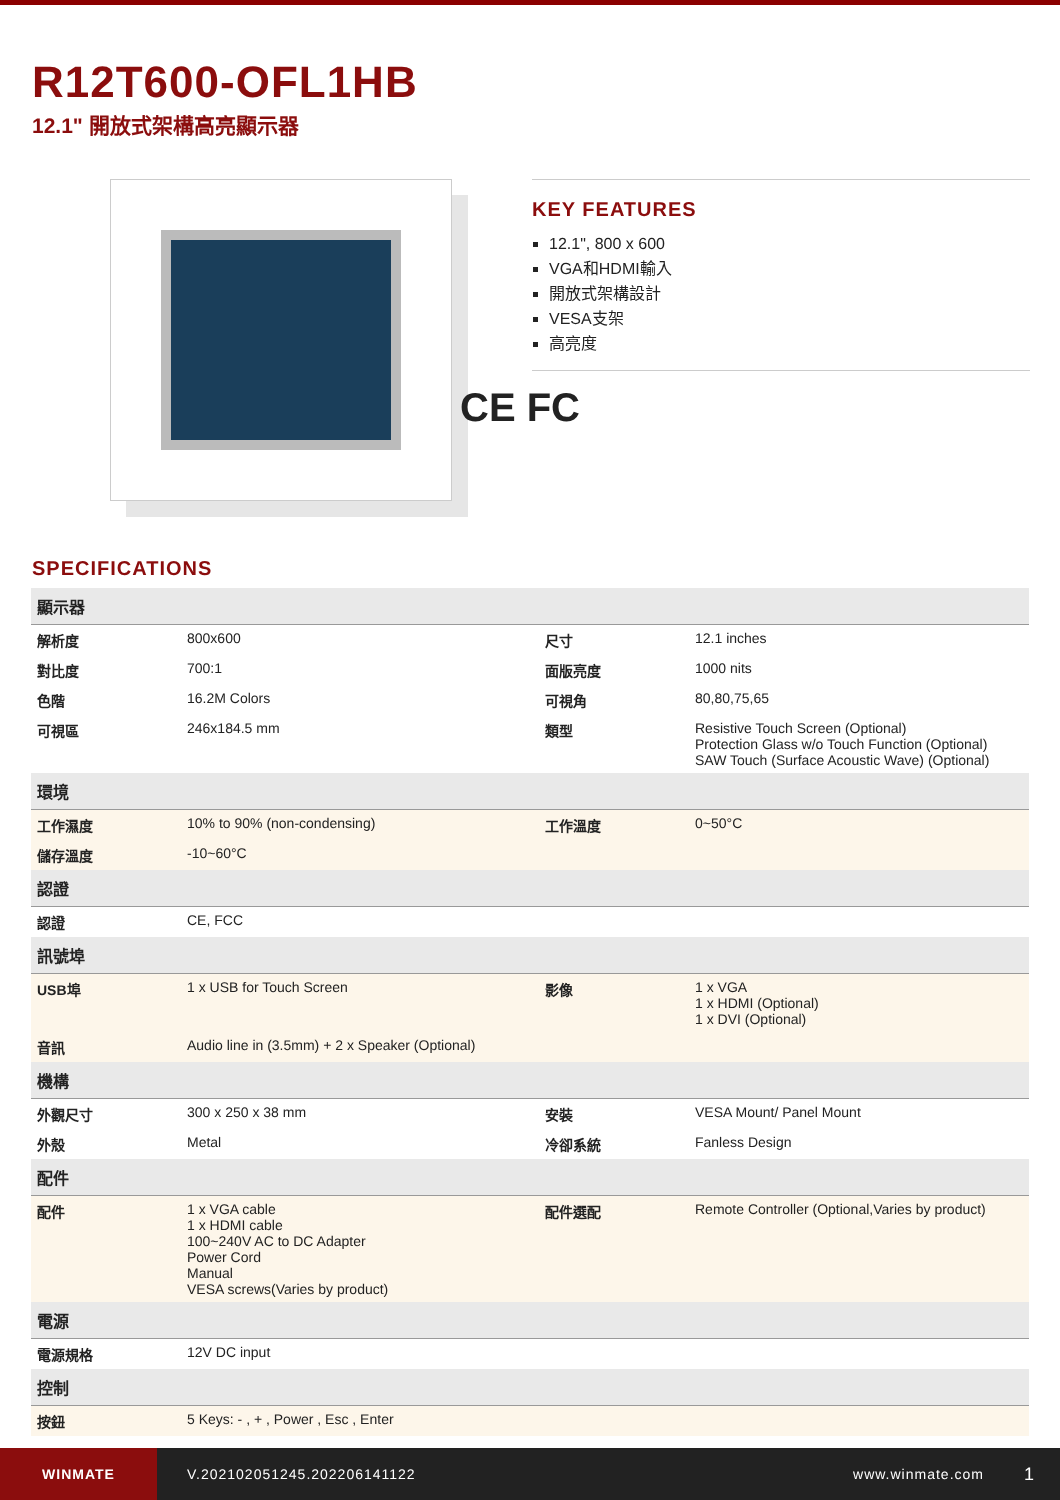R12T600-OFL1HB
12.1" 開放式架構高亮顯示器
KEY FEATURES
12.1", 800 x 600
VGA和HDMI輸入
開放式架構設計
VESA支架
高亮度
CE FC
SPECIFICATIONS
| 顯示器 | | | |
| --- | --- | --- | --- |
| 解析度 | 800x600 | 尺寸 | 12.1 inches |
| 對比度 | 700:1 | 面版亮度 | 1000 nits |
| 色階 | 16.2M Colors | 可視角 | 80,80,75,65 |
| 可視區 | 246x184.5 mm | 類型 | Resistive Touch Screen (Optional) Protection Glass w/o Touch Function (Optional) SAW Touch (Surface Acoustic Wave) (Optional) |
| 環境 | | | |
| 工作濕度 | 10% to 90% (non-condensing) | 工作溫度 | 0~50°C |
| 儲存溫度 | -10~60°C | | |
| 認證 | | | |
| 認證 | CE, FCC | | |
| 訊號埠 | | | |
| USB埠 | 1 x USB for Touch Screen | 影像 | 1 x VGA 1 x HDMI (Optional) 1 x DVI (Optional) |
| 音訊 | Audio line in (3.5mm) + 2 x Speaker (Optional) | | |
| 機構 | | | |
| 外觀尺寸 | 300 x 250 x 38 mm | 安裝 | VESA Mount/ Panel Mount |
| 外殼 | Metal | 冷卻系統 | Fanless Design |
| 配件 | | | |
| 配件 | 1 x VGA cable 1 x HDMI cable 100~240V AC to DC Adapter Power Cord Manual VESA screws(Varies by product) | 配件選配 | Remote Controller (Optional,Varies by product) |
| 電源 | | | |
| 電源規格 | 12V DC input | | |
| 控制 | | | |
| 按鈕 | 5 Keys: - , + , Power , Esc , Enter | | |
WINMATE
V.202102051245.202206141122 www.winmate.com
1